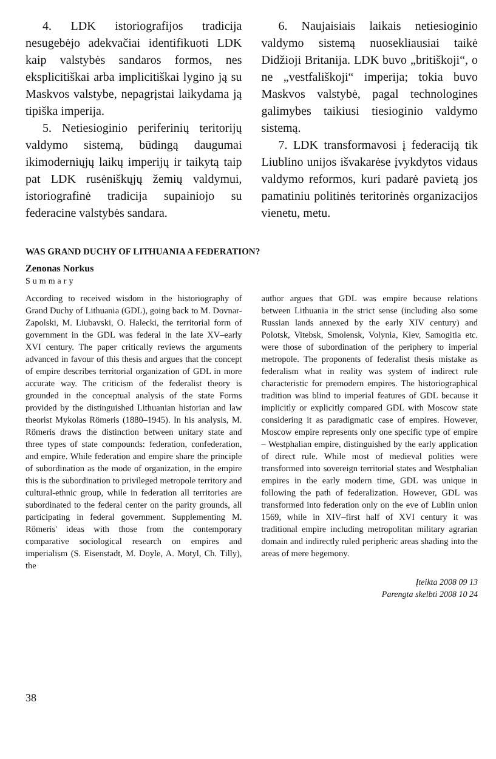4. LDK istoriografijos tradicija nesugebėjo adekvačiai identifikuoti LDK kaip valstybės sandaros formos, nes eksplicitiškai arba implicitiškai lygino ją su Maskvos valstybe, nepagrįstai laikydama ją tipiška imperija.
5. Netiesioginio periferinių teritorijų valdymo sistemą, būdingą daugumai ikimoderniųjų laikų imperijų ir taikytą taip pat LDK rusėniškųjų žemių valdymui, istoriografinė tradicija supainiojo su federacine valstybės sandara.
6. Naujaisiais laikais netiesioginio valdymo sistemą nuosekliausiai taikė Didžioji Britanija. LDK buvo „britiškoji“, o ne „vestfališkoji“ imperija; tokia buvo Maskvos valstybė, pagal technologines galimybes taikiusi tiesioginio valdymo sistemą.
7. LDK transformavosi į federaciją tik Liublino unijos išvakarėse įvykdytos vidaus valdymo reformos, kuri padarė pavietą jos pamatiniu politinės teritorinės organizacijos vienetu, metu.
WAS GRAND DUCHY OF LITHUANIA A FEDERATION?
Zenonas Norkus
Summary
According to received wisdom in the historiography of Grand Duchy of Lithuania (GDL), going back to M. Dovnar-Zapolski, M. Liubavski, O. Halecki, the territorial form of government in the GDL was federal in the late XV–early XVI century. The paper critically reviews the arguments advanced in favour of this thesis and argues that the concept of empire describes territorial organization of GDL in more accurate way. The criticism of the federalist theory is grounded in the conceptual analysis of the state Forms provided by the distinguished Lithuanian historian and law theorist Mykolas Römeris (1880–1945). In his analysis, M. Römeris draws the distinction between unitary state and three types of state compounds: federation, confederation, and empire. While federation and empire share the principle of subordination as the mode of organization, in the empire this is the subordination to privileged metropole territory and cultural-ethnic group, while in federation all territories are subordinated to the federal center on the parity grounds, all participating in federal government. Supplementing M. Römeris' ideas with those from the contemporary comparative sociological research on empires and imperialism (S. Eisenstadt, M. Doyle, A. Motyl, Ch. Tilly), the
author argues that GDL was empire because relations between Lithuania in the strict sense (including also some Russian lands annexed by the early XIV century) and Polotsk, Vitebsk, Smolensk, Volynia, Kiev, Samogitia etc. were those of subordination of the periphery to imperial metropole. The proponents of federalist thesis mistake as federalism what in reality was system of indirect rule characteristic for premodern empires. The historiographical tradition was blind to imperial features of GDL because it implicitly or explicitly compared GDL with Moscow state considering it as paradigmatic case of empires. However, Moscow empire represents only one specific type of empire – Westphalian empire, distinguished by the early application of direct rule. While most of medieval polities were transformed into sovereign territorial states and Westphalian empires in the early modern time, GDL was unique in following the path of federalization. However, GDL was transformed into federation only on the eve of Lublin union 1569, while in XIV–first half of XVI century it was traditional empire including metropolitan military agrarian domain and indirectly ruled peripheric areas shading into the areas of mere hegemony.
Įteikta 2008 09 13
Parengta skelbti 2008 10 24
38